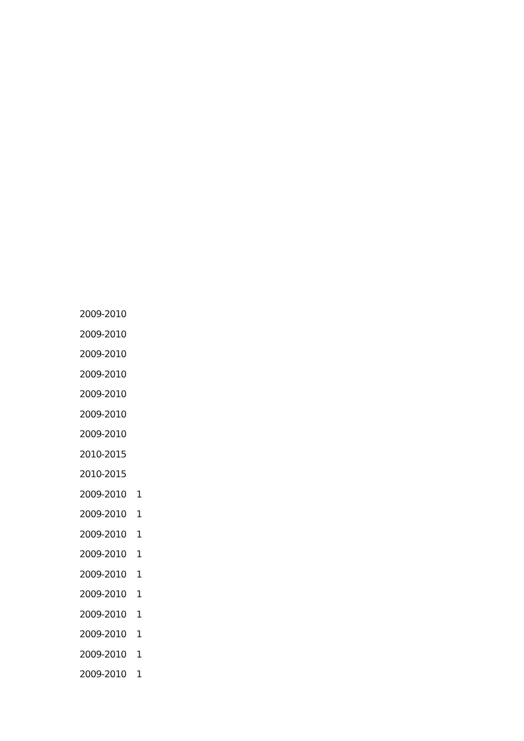2009-2010
2009-2010
2009-2010
2009-2010
2009-2010
2009-2010
2009-2010
2010-2015
2010-2015
2009-2010 1
2009-2010 1
2009-2010 1
2009-2010 1
2009-2010 1
2009-2010 1
2009-2010 1
2009-2010 1
2009-2010 1
2009-2010 1